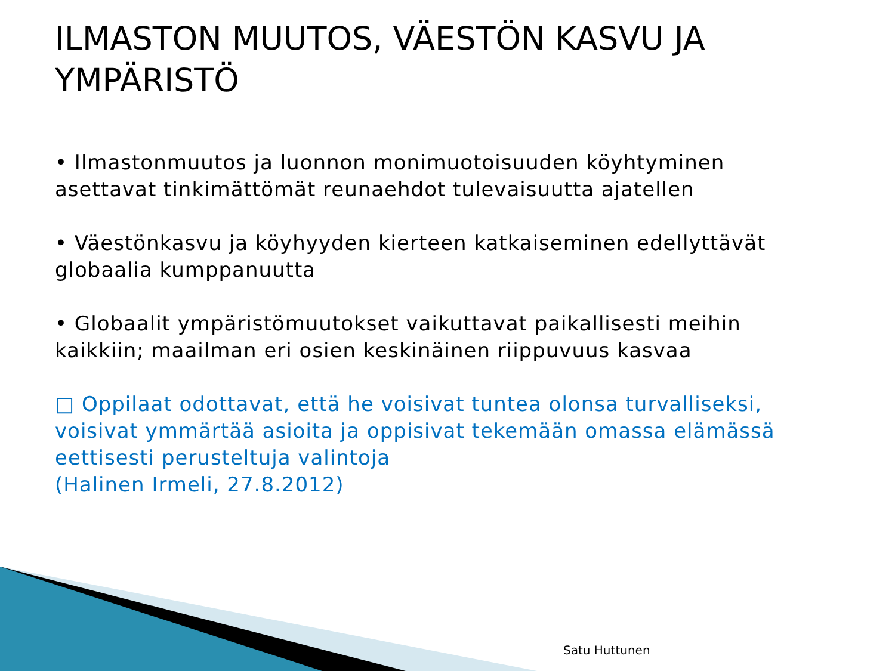ILMASTON MUUTOS, VÄESTÖN KASVU JA YMPÄRISTÖ
• Ilmastonmuutos ja luonnon monimuotoisuuden köyhtyminen asettavat tinkimättömät reunaehdot tulevaisuutta ajatellen
• Väestönkasvu ja köyhyyden kierteen katkaiseminen edellyttävät globaalia kumppanuutta
• Globaalit ympäristömuutokset vaikuttavat paikallisesti meihin kaikkiin; maailman eri osien keskinäinen riippuvuus kasvaa
□ Oppilaat odottavat, että he voisivat tuntea olonsa turvalliseksi, voisivat ymmärtää asioita ja oppisivat tekemään omassa elämässä eettisesti perusteltuja valintoja
(Halinen Irmeli, 27.8.2012)
Satu Huttunen